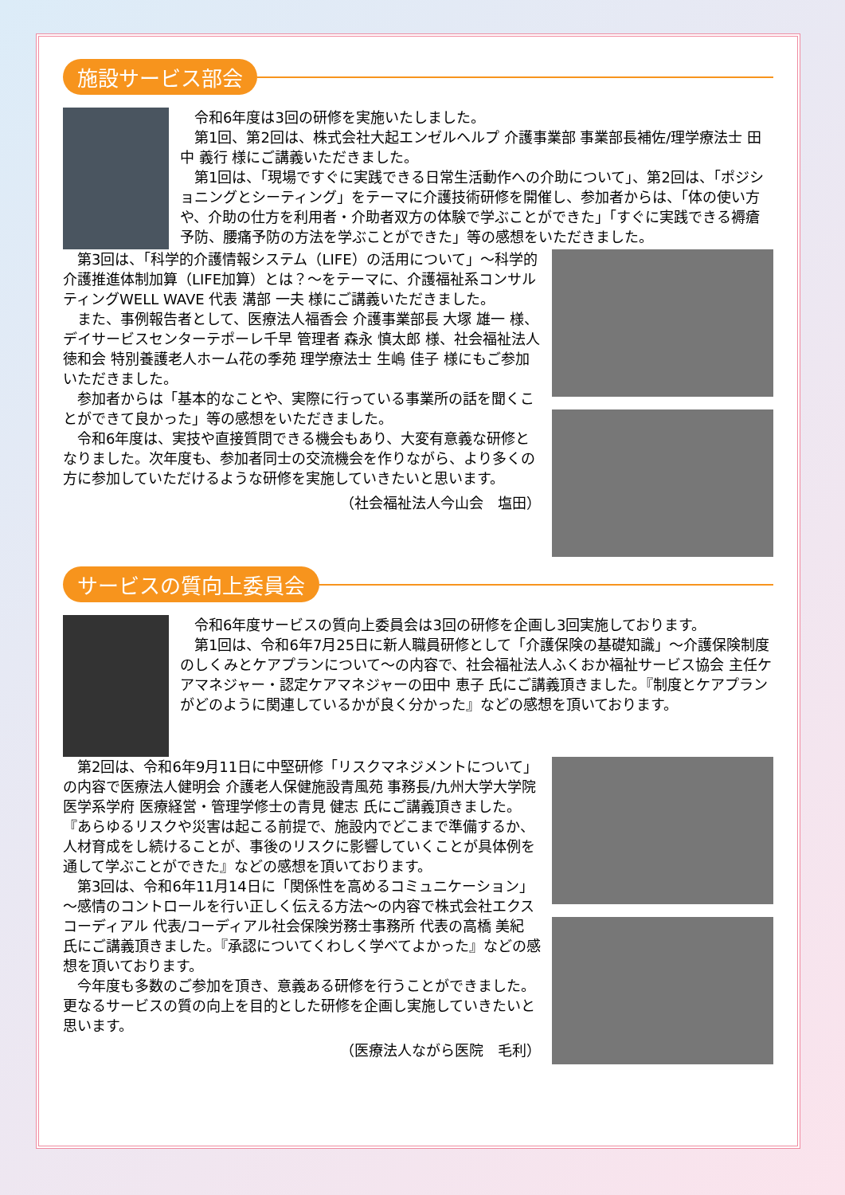施設サービス部会
令和6年度は3回の研修を実施いたしました。
第1回、第2回は、株式会社大起エンゼルヘルプ 介護事業部 事業部長補佐/理学療法士 田中 義行 様にご講義いただきました。
第1回は、「現場ですぐに実践できる日常生活動作への介助について」、第2回は、「ポジショニングとシーティング」をテーマに介護技術研修を開催し、参加者からは、「体の使い方や、介助の仕方を利用者・介助者双方の体験で学ぶことができた」「すぐに実践できる褥瘡予防、腰痛予防の方法を学ぶことができた」等の感想をいただきました。
第3回は、「科学的介護情報システム（LIFE）の活用について」～科学的介護推進体制加算（LIFE加算）とは？～をテーマに、介護福祉系コンサルティングWELL WAVE 代表 溝部 一夫 様にご講義いただきました。
また、事例報告者として、医療法人福香会 介護事業部長 大塚 雄一 様、デイサービスセンターテポーレ千早 管理者 森永 慎太郎 様、社会福祉法人徳和会 特別養護老人ホーム花の季苑 理学療法士 生嶋 佳子 様にもご参加いただきました。
参加者からは「基本的なことや、実際に行っている事業所の話を聞くことができて良かった」等の感想をいただきました。
令和6年度は、実技や直接質問できる機会もあり、大変有意義な研修となりました。次年度も、参加者同士の交流機会を作りながら、より多くの方に参加していただけるような研修を実施していきたいと思います。
（社会福祉法人今山会　塩田）
サービスの質向上委員会
令和6年度サービスの質向上委員会は3回の研修を企画し3回実施しております。
第1回は、令和6年7月25日に新人職員研修として「介護保険の基礎知識」～介護保険制度のしくみとケアプランについて～の内容で、社会福祉法人ふくおか福祉サービス協会 主任ケアマネジャー・認定ケアマネジャーの田中 恵子 氏にご講義頂きました。『制度とケアプランがどのように関連しているかが良く分かった』などの感想を頂いております。
第2回は、令和6年9月11日に中堅研修「リスクマネジメントについて」の内容で医療法人健明会 介護老人保健施設青風苑 事務長/九州大学大学院医学系学府 医療経営・管理学修士の青見 健志 氏にご講義頂きました。『あらゆるリスクや災害は起こる前提で、施設内でどこまで準備するか、人材育成をし続けることが、事後のリスクに影響していくことが具体例を通して学ぶことができた』などの感想を頂いております。
第3回は、令和6年11月14日に「関係性を高めるコミュニケーション」～感情のコントロールを行い正しく伝える方法～の内容で株式会社エクスコーディアル 代表/コーディアル社会保険労務士事務所 代表の高橋 美紀 氏にご講義頂きました。『承認についてくわしく学べてよかった』などの感想を頂いております。
今年度も多数のご参加を頂き、意義ある研修を行うことができました。更なるサービスの質の向上を目的とした研修を企画し実施していきたいと思います。
（医療法人ながら医院　毛利）